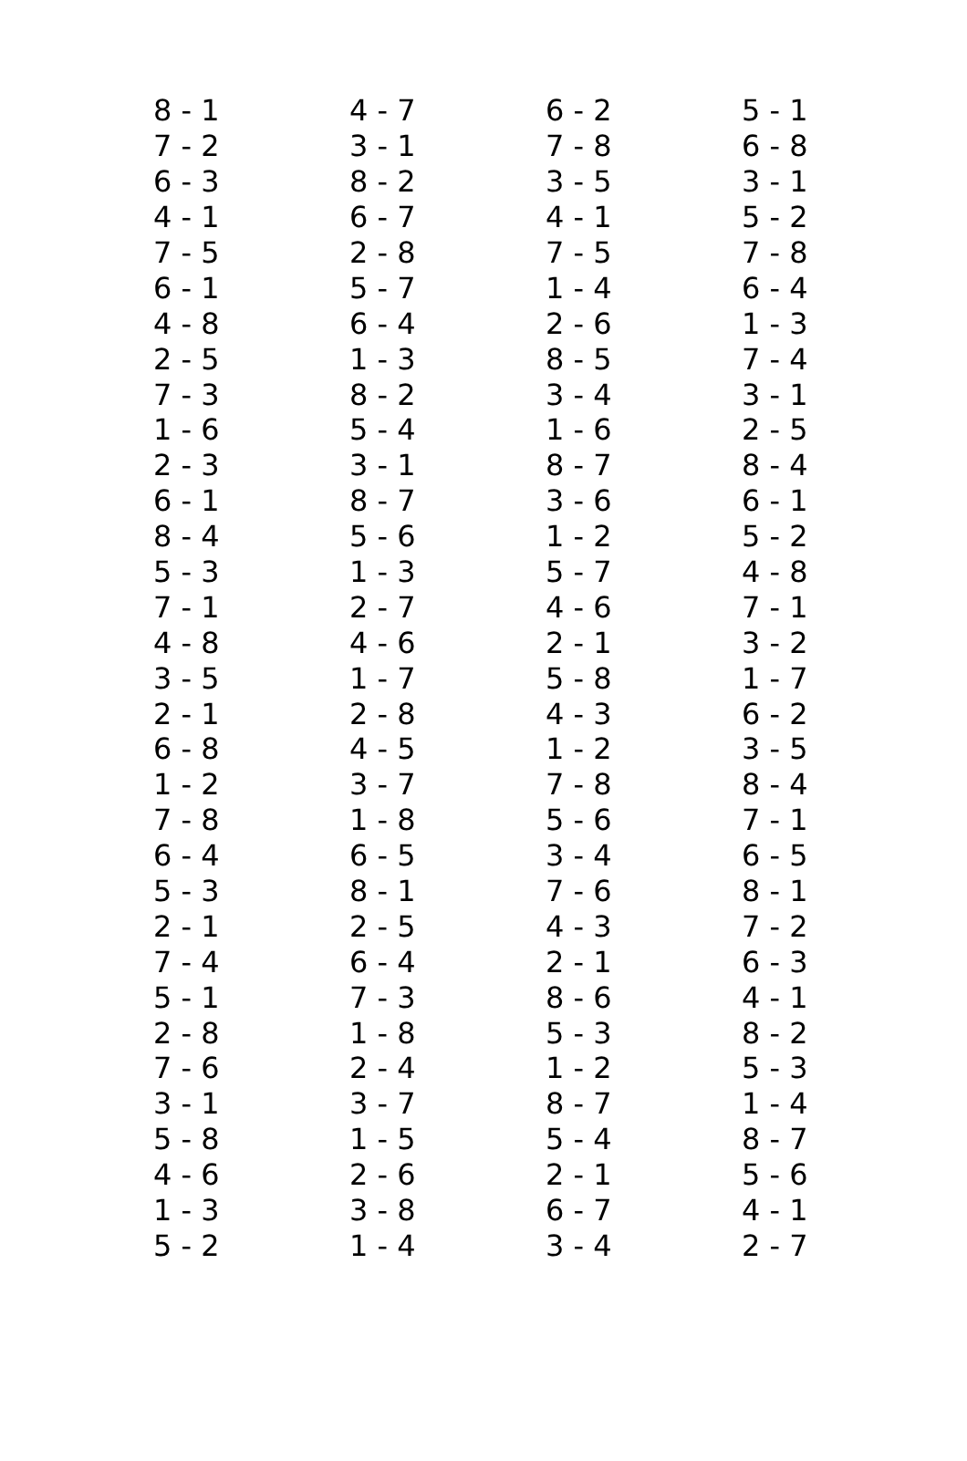| 8 - 1 | 4 - 7 | 6 - 2 | 5 - 1 |
| 7 - 2 | 3 - 1 | 7 - 8 | 6 - 8 |
| 6 - 3 | 8 - 2 | 3 - 5 | 3 - 1 |
| 4 - 1 | 6 - 7 | 4 - 1 | 5 - 2 |
| 7 - 5 | 2 - 8 | 7 - 5 | 7 - 8 |
| 6 - 1 | 5 - 7 | 1 - 4 | 6 - 4 |
| 4 - 8 | 6 - 4 | 2 - 6 | 1 - 3 |
| 2 - 5 | 1 - 3 | 8 - 5 | 7 - 4 |
| 7 - 3 | 8 - 2 | 3 - 4 | 3 - 1 |
| 1 - 6 | 5 - 4 | 1 - 6 | 2 - 5 |
| 2 - 3 | 3 - 1 | 8 - 7 | 8 - 4 |
| 6 - 1 | 8 - 7 | 3 - 6 | 6 - 1 |
| 8 - 4 | 5 - 6 | 1 - 2 | 5 - 2 |
| 5 - 3 | 1 - 3 | 5 - 7 | 4 - 8 |
| 7 - 1 | 2 - 7 | 4 - 6 | 7 - 1 |
| 4 - 8 | 4 - 6 | 2 - 1 | 3 - 2 |
| 3 - 5 | 1 - 7 | 5 - 8 | 1 - 7 |
| 2 - 1 | 2 - 8 | 4 - 3 | 6 - 2 |
| 6 - 8 | 4 - 5 | 1 - 2 | 3 - 5 |
| 1 - 2 | 3 - 7 | 7 - 8 | 8 - 4 |
| 7 - 8 | 1 - 8 | 5 - 6 | 7 - 1 |
| 6 - 4 | 6 - 5 | 3 - 4 | 6 - 5 |
| 5 - 3 | 8 - 1 | 7 - 6 | 8 - 1 |
| 2 - 1 | 2 - 5 | 4 - 3 | 7 - 2 |
| 7 - 4 | 6 - 4 | 2 - 1 | 6 - 3 |
| 5 - 1 | 7 - 3 | 8 - 6 | 4 - 1 |
| 2 - 8 | 1 - 8 | 5 - 3 | 8 - 2 |
| 7 - 6 | 2 - 4 | 1 - 2 | 5 - 3 |
| 3 - 1 | 3 - 7 | 8 - 7 | 1 - 4 |
| 5 - 8 | 1 - 5 | 5 - 4 | 8 - 7 |
| 4 - 6 | 2 - 6 | 2 - 1 | 5 - 6 |
| 1 - 3 | 3 - 8 | 6 - 7 | 4 - 1 |
| 5 - 2 | 1 - 4 | 3 - 4 | 2 - 7 |